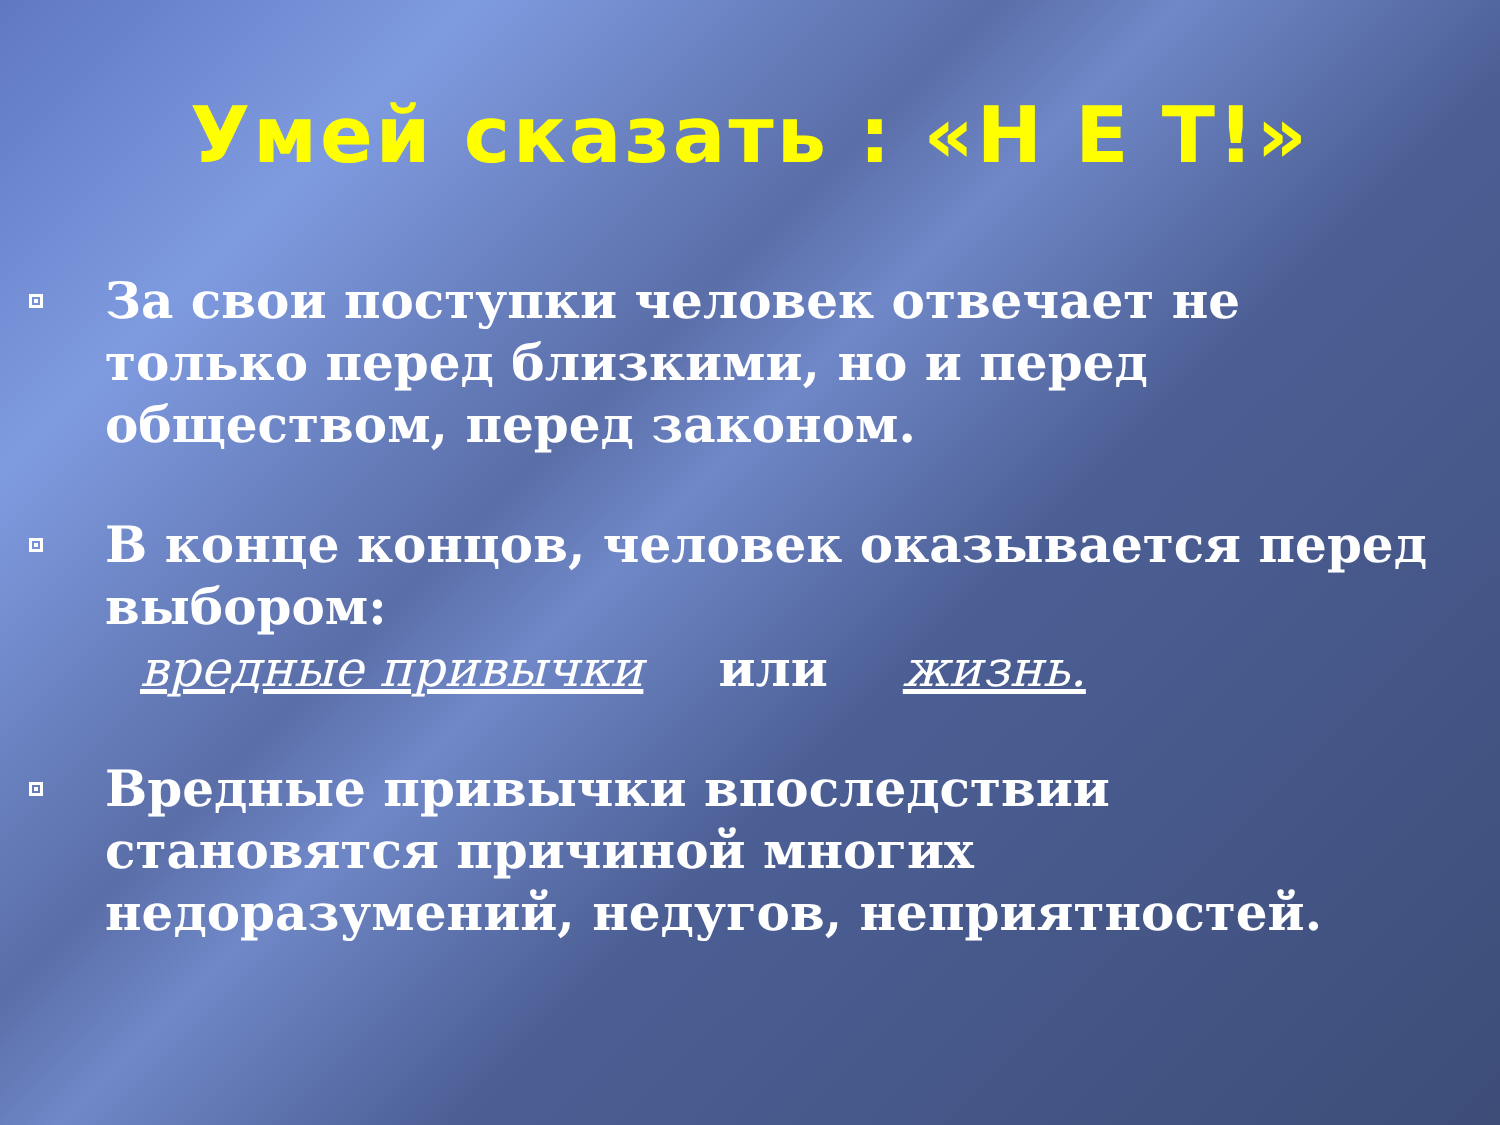Умей сказать : «Н Е Т!»
За свои поступки человек отвечает не только перед близкими, но и перед обществом, перед законом.
В конце концов, человек оказывается перед выбором:
вредные привычки или жизнь.
Вредные привычки впоследствии становятся причиной многих недоразумений, недугов, неприятностей.